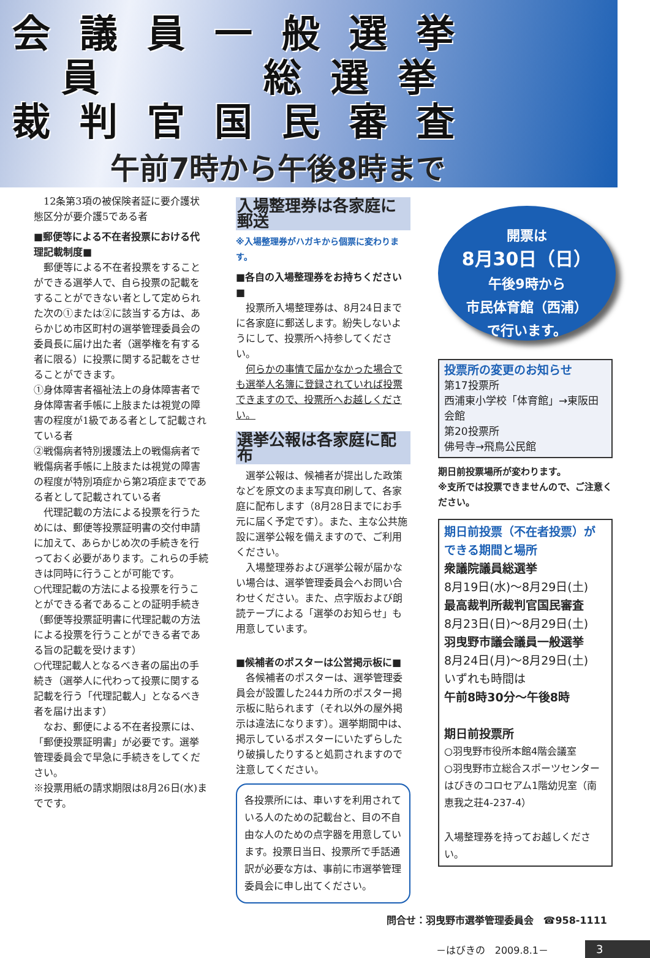会議員一般選挙
員　　総選挙
裁判官国民審査
午前7時から午後8時まで
12条第3項の被保険者証に要介護状態区分が要介護5である者
■郵便等による不在者投票における代理記載制度■
郵便等による不在者投票をすることができる選挙人で、自ら投票の記載をすることができない者として定められた次の①または②に該当する方は、あらかじめ市区町村の選挙管理委員会の委員長に届け出た者（選挙権を有する者に限る）に投票に関する記載をさせることができます。
①身体障害者福祉法上の身体障害者で身体障害者手帳に上肢または視覚の障害の程度が1級である者として記載されている者
②戦傷病者特別援護法上の戦傷病者で戦傷病者手帳に上肢または視覚の障害の程度が特別項症から第2項症までである者として記載されている者
代理記載の方法による投票を行うためには、郵便等投票証明書の交付申請に加えて、あらかじめ次の手続きを行っておく必要があります。これらの手続きは同時に行うことが可能です。
○代理記載の方法による投票を行うことができる者であることの証明手続き（郵便等投票証明書に代理記載の方法による投票を行うことができる者である旨の記載を受けます）
○代理記載人となるべき者の届出の手続き（選挙人に代わって投票に関する記載を行う「代理記載人」となるべき者を届け出ます）
なお、郵便による不在者投票には、「郵便投票証明書」が必要です。選挙管理委員会で早急に手続きをしてください。
※投票用紙の請求期限は8月26日(水)までです。
入場整理券は各家庭に郵送
※入場整理券がハガキから個票に変わります。
■各自の入場整理券をお持ちください■
投票所入場整理券は、8月24日までに各家庭に郵送します。紛失しないようにして、投票所へ持参してください。
何らかの事情で届かなかった場合でも選挙人名簿に登録されていれば投票できますので、投票所へお越しください。
選挙公報は各家庭に配布
選挙公報は、候補者が提出した政策などを原文のまま写真印刷して、各家庭に配布します（8月28日までにお手元に届く予定です）。また、主な公共施設に選挙公報を備えますので、ご利用ください。
入場整理券および選挙公報が届かない場合は、選挙管理委員会へお問い合わせください。また、点字版および朗読テープによる「選挙のお知らせ」も用意しています。
■候補者のポスターは公営掲示板に■
各候補者のポスターは、選挙管理委員会が設置した244カ所のポスター掲示板に貼られます（それ以外の屋外掲示は違法になります）。選挙期間中は、掲示しているポスターにいたずらしたり破損したりすると処罰されますので注意してください。
各投票所には、車いすを利用されている人のための記載台と、目の不自由な人のための点字器を用意しています。投票日当日、投票所で手話通訳が必要な方は、事前に市選挙管理委員会に申し出てください。
開票は
8月30日（日）
午後9時から
市民体育館（西浦）
で行います。
投票所の変更のお知らせ
第17投票所
西浦東小学校「体育館」→東阪田会館
第20投票所
佛号寺→飛鳥公民館
期日前投票場所が変わります。
※支所では投票できませんので、ご注意ください。
期日前投票（不在者投票）ができる期間と場所
衆議院議員総選挙
8月19日(水)～8月29日(土)
最高裁判所裁判官国民審査
8月23日(日)～8月29日(土)
羽曳野市議会議員一般選挙
8月24日(月)～8月29日(土)
いずれも時間は
午前8時30分～午後8時
期日前投票所
○羽曳野市役所本館4階会議室
○羽曳野市立総合スポーツセンターはびきのコロセアム1階幼児室（南恵我之荘4-237-4）
入場整理券を持ってお越しください。
問合せ：羽曳野市選挙管理委員会　☎958-1111
－はびきの　2009.8.1－ 3